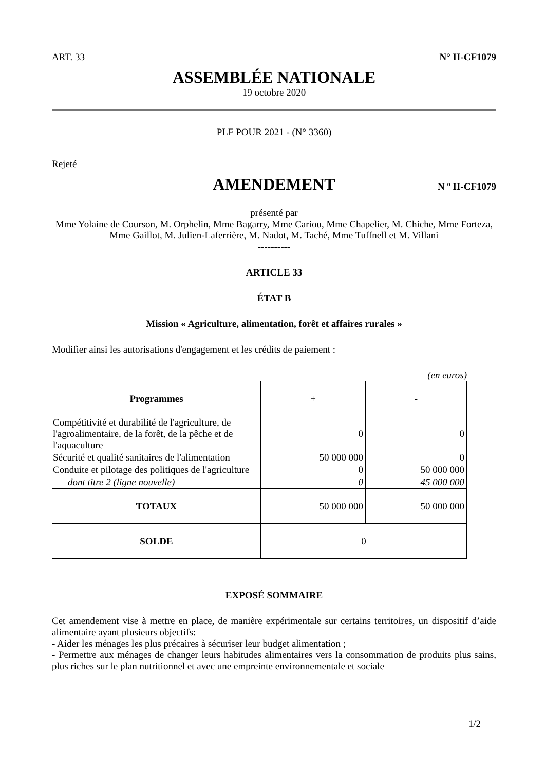ART. 33 N° II-CF1079
ASSEMBLÉE NATIONALE
19 octobre 2020
PLF POUR 2021 - (N° 3360)
Rejeté
AMENDEMENT N º II-CF1079
présenté par
Mme Yolaine de Courson, M. Orphelin, Mme Bagarry, Mme Cariou, Mme Chapelier, M. Chiche, Mme Forteza, Mme Gaillot, M. Julien-Laferrière, M. Nadot, M. Taché, Mme Tuffnell et M. Villani
----------
ARTICLE 33
ÉTAT B
Mission « Agriculture, alimentation, forêt et affaires rurales »
Modifier ainsi les autorisations d'engagement et les crédits de paiement :
(en euros)
| Programmes | + | - |
| Compétitivité et durabilité de l'agriculture, de l'agroalimentaire, de la forêt, de la pêche et de l'aquaculture | 0 | 0 |
| Sécurité et qualité sanitaires de l'alimentation | 50 000 000 | 0 |
| Conduite et pilotage des politiques de l'agriculture | 0 | 50 000 000 |
| dont titre 2 (ligne nouvelle) | 0 | 45 000 000 |
| TOTAUX | 50 000 000 | 50 000 000 |
| SOLDE | 0 | |
EXPOSÉ SOMMAIRE
Cet amendement vise à mettre en place, de manière expérimentale sur certains territoires, un dispositif d’aide alimentaire ayant plusieurs objectifs:
- Aider les ménages les plus précaires à sécuriser leur budget alimentation ;
- Permettre aux ménages de changer leurs habitudes alimentaires vers la consommation de produits plus sains, plus riches sur le plan nutritionnel et avec une empreinte environnementale et sociale
1/2